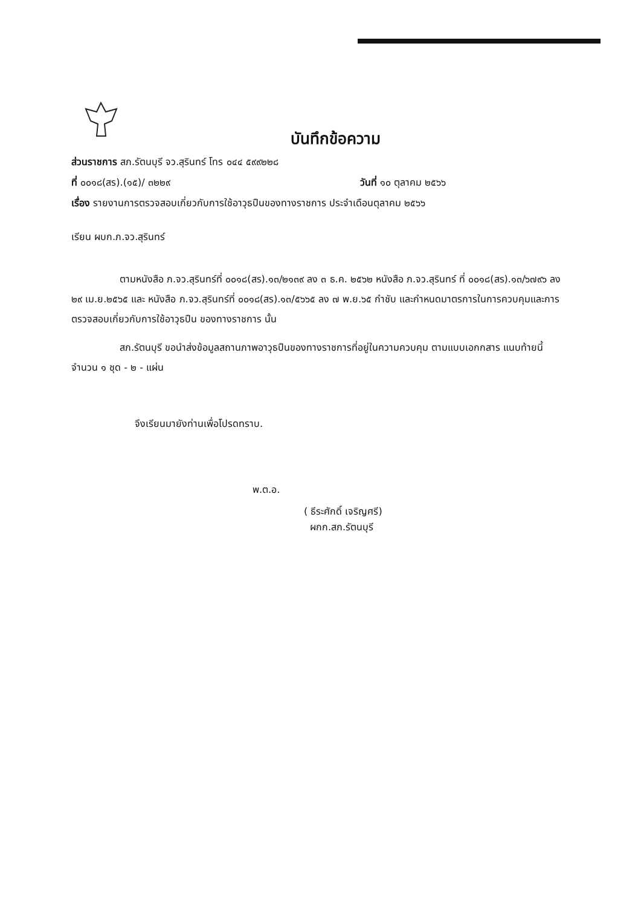บันทึกข้อความ
ส่วนราชการ สภ.รัตนบุรี จว.สุรินทร์ โทร ๐๔๔ ๕๙๙๒๒๘
ที่ ๐๐๑๘(สร).(๑๕)/ ๓๒๒๙ วันที่ ๑๐ ตุลาคม ๒๕๖๖
เรื่อง รายงานการตรวจสอบเกี่ยวกับการใช้อาวุธปืนของทางราชการ ประจำเดือนตุลาคม ๒๕๖๖
เรียน ผบก.ภ.จว.สุรินทร์
ตามหนังสือ ภ.จว.สุรินทร์ที่ ๐๐๑๘(สร).๑๓/๒๑๓๙ ลง ๓ ธ.ค. ๒๕๖๒ หนังสือ ภ.จว.สุรินทร์ ที่ ๐๐๑๘(สร).๑๓/๖๗๙๖ ลง ๒๙ เม.ย.๒๕๖๕ และ หนังสือ ภ.จว.สุรินทร์ที่ ๐๐๑๘(สร).๑๓/๕๖๖๕ ลง ๗ พ.ย.๖๕ กำชับ และกำหนดมาตรการในการควบคุมและการตรวจสอบเกี่ยวกับการใช้อาวุธปืน ของทางราชการ นั้น
สภ.รัตนบุรี ขอนำส่งข้อมูลสถานภาพอาวุธปืนของทางราชการที่อยู่ในความควบคุม ตามแบบเอกกสาร แนบท้ายนี้จำนวน ๑ ชุด - ๒ - แผ่น
จึงเรียนมายังท่านเพื่อโปรดทราบ.
พ.ต.อ.
( ธีระศักดิ์ เจริญศรี)
ผกก.สภ.รัตนบุรี